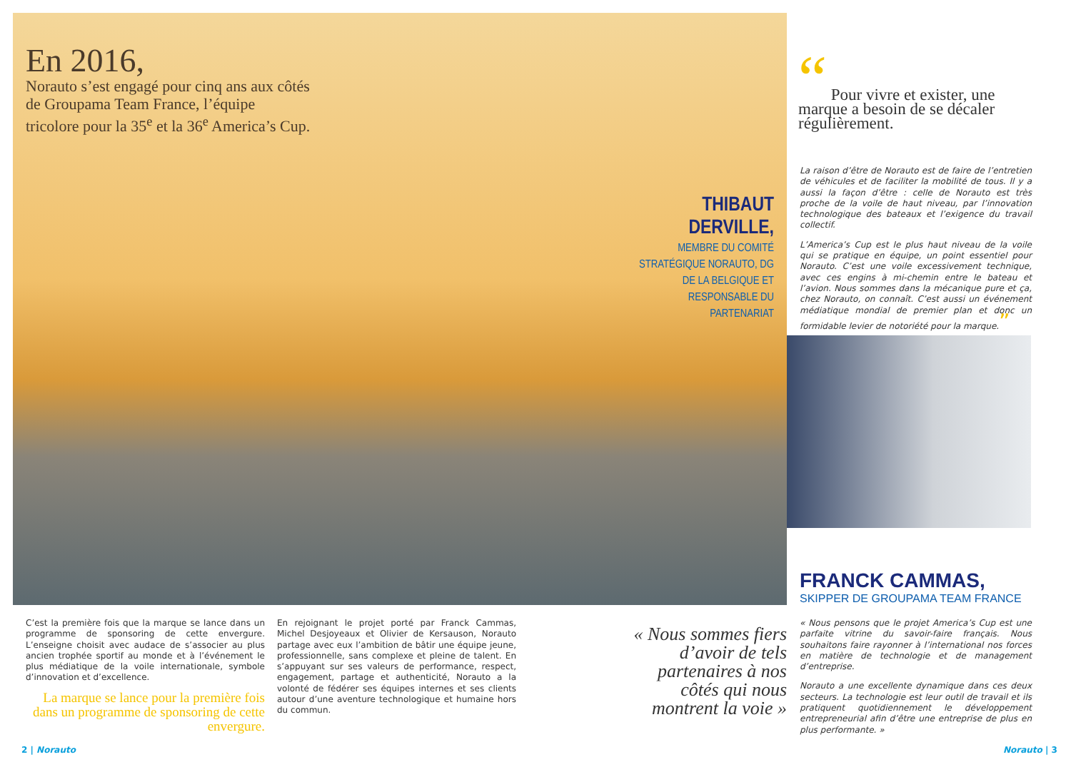En 2016,
Norauto s’est engagé pour cinq ans aux côtés de Groupama Team France, l’équipe tricolore pour la 35<sup>e</sup> et la 36<sup>e</sup> America’s Cup.
THIBAUT DERVILLE,
MEMBRE DU COMITÉ STRATÉGIQUE NORAUTO, DG DE LA BELGIQUE ET RESPONSABLE DU PARTENARIAT
“ Pour vivre et exister, une marque a besoin de se décaler régulièrement.
La raison d’être de Norauto est de faire de l’entretien de véhicules et de faciliter la mobilité de tous. Il y a aussi la façon d’être : celle de Norauto est très proche de la voile de haut niveau, par l’innovation technologique des bateaux et l’exigence du travail collectif.
L’America’s Cup est le plus haut niveau de la voile qui se pratique en équipe, un point essentiel pour Norauto. C’est une voile excessivement technique, avec ces engins à mi-chemin entre le bateau et l’avion. Nous sommes dans la mécanique pure et ça, chez Norauto, on connaît. C’est aussi un événement médiatique mondial de premier plan et donc un formidable levier de notoriété pour la marque.”
FRANCK CAMMAS,
SKIPPER DE GROUPAMA TEAM FRANCE
C’est la première fois que la marque se lance dans un programme de sponsoring de cette envergure. L’enseigne choisit avec audace de s’associer au plus ancien trophée sportif au monde et à l’événement le plus médiatique de la voile internationale, symbole d’innovation et d’excellence.
La marque se lance pour la première fois dans un programme de sponsoring de cette envergure.
En rejoignant le projet porté par Franck Cammas, Michel Desjoyeaux et Olivier de Kersauson, Norauto partage avec eux l’ambition de bâtir une équipe jeune, professionnelle, sans complexe et pleine de talent. En s’appuyant sur ses valeurs de performance, respect, engagement, partage et authenticité, Norauto a la volonté de fédérer ses équipes internes et ses clients autour d’une aventure technologique et humaine hors du commun.
« Nous sommes fiers d’avoir de tels partenaires à nos côtés qui nous montrent la voie »
« Nous pensons que le projet America’s Cup est une parfaite vitrine du savoir-faire français. Nous souhaitons faire rayonner à l’international nos forces en matière de technologie et de management d’entreprise.
Norauto a une excellente dynamique dans ces deux secteurs. La technologie est leur outil de travail et ils pratiquent quotidiennement le développement entrepreneurial afin d’être une entreprise de plus en plus performante. »
2 | Norauto Norauto | 3